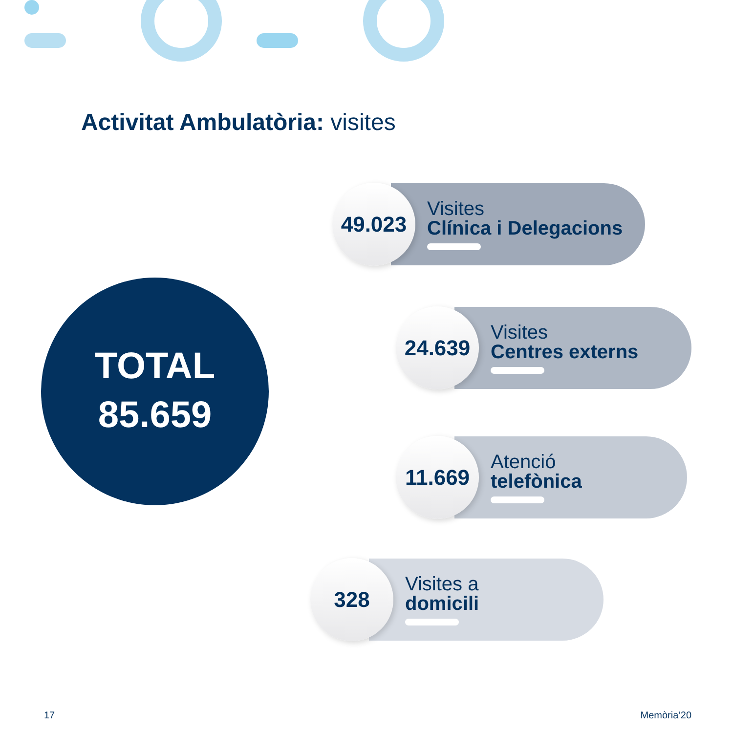Activitat Ambulatòria: visites
TOTAL
85.659
49.023
Visites
Clínica i Delegacions
24.639
Visites
Centres externs
11.669
Atenció
telefònica
328
Visites a
domicili
17 Memòria’20